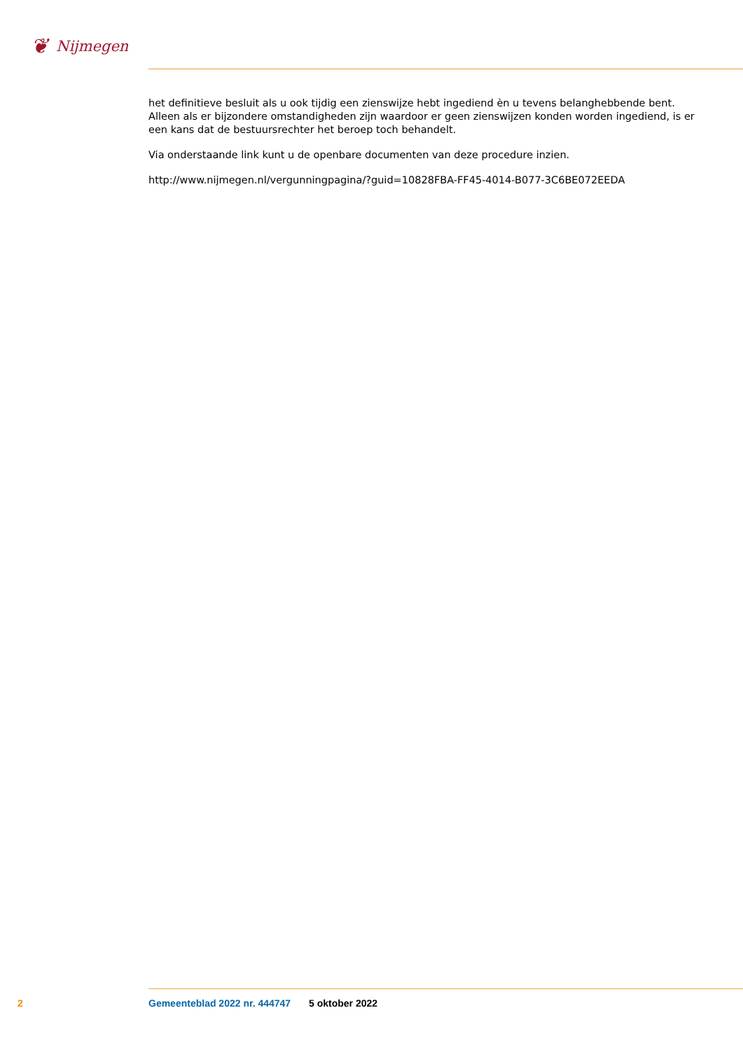❦
Nijmegen
het definitieve besluit als u ook tijdig een zienswijze hebt ingediend èn u tevens belanghebbende bent. Alleen als er bijzondere omstandigheden zijn waardoor er geen zienswijzen konden worden ingediend, is er een kans dat de bestuursrechter het beroep toch behandelt.
Via onderstaande link kunt u de openbare documenten van deze procedure inzien.
http://www.nijmegen.nl/vergunningpagina/?guid=10828FBA-FF45-4014-B077-3C6BE072EEDA
2 Gemeenteblad 2022 nr. 444747 5 oktober 2022